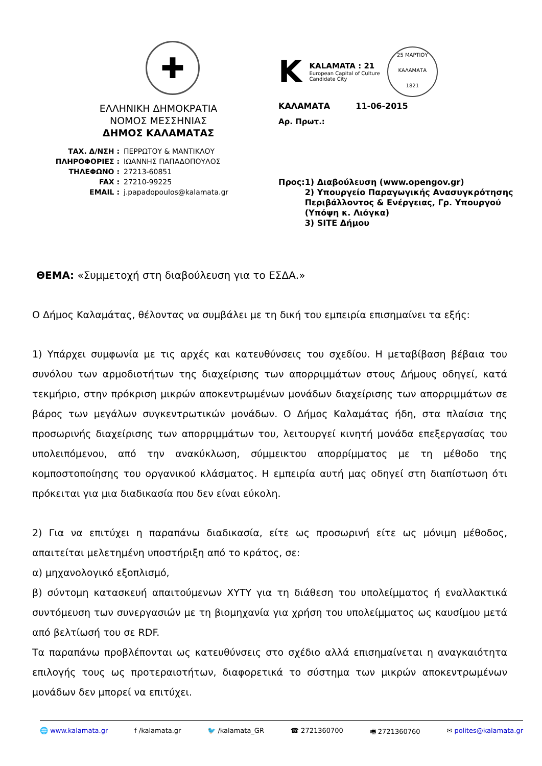✚
ΕΛΛΗΝΙΚΗ ΔΗΜΟΚΡΑΤΙΑ
ΝΟΜΟΣ ΜΕΣΣΗΝΙΑΣ
ΔΗΜΟΣ ΚΑΛΑΜΑΤΑΣ
| ΤΑΧ. Δ/ΝΣΗ : | ΠΕΡΡΩΤΟΥ & ΜΑΝΤΙΚΛΟΥ |
| ΠΛΗΡΟΦΟΡΙΕΣ : | ΙΩΑΝΝΗΣ ΠΑΠΑΔΟΠΟΥΛΟΣ |
| ΤΗΛΕΦΩΝΟ : | 27213-60851 |
| FAX : | 27210-99225 |
| EMAIL : | j.papadopoulos@kalamata.gr |
K
KALAMATA : 21
European Capital of Culture
Candidate City
25 ΜΑΡΤΙΟΥ
ΚΑΛΑΜΑΤΑ
1821
ΚΑΛΑΜΑΤΑ 11-06-2015
Αρ. Πρωτ.:
Προς: 1) Διαβούλευση (www.opengov.gr)
2) Υπουργείο Παραγωγικής Ανασυγκρότησης Περιβάλλοντος & Ενέργειας, Γρ. Υπουργού (Υπόψη κ. Λιόγκα)
3) SITE Δήμου
ΘΕΜΑ: «Συμμετοχή στη διαβούλευση για το ΕΣΔΑ.»
Ο Δήμος Καλαμάτας, θέλοντας να συμβάλει με τη δική του εμπειρία επισημαίνει τα εξής:
1) Υπάρχει συμφωνία με τις αρχές και κατευθύνσεις του σχεδίου. Η μεταβίβαση βέβαια του συνόλου των αρμοδιοτήτων της διαχείρισης των απορριμμάτων στους Δήμους οδηγεί, κατά τεκμήριο, στην πρόκριση μικρών αποκεντρωμένων μονάδων διαχείρισης των απορριμμάτων σε βάρος των μεγάλων συγκεντρωτικών μονάδων. Ο Δήμος Καλαμάτας ήδη, στα πλαίσια της προσωρινής διαχείρισης των απορριμμάτων του, λειτουργεί κινητή μονάδα επεξεργασίας του υπολειπόμενου, από την ανακύκλωση, σύμμεικτου απορρίμματος με τη μέθοδο της κομποστοποίησης του οργανικού κλάσματος. Η εμπειρία αυτή μας οδηγεί στη διαπίστωση ότι πρόκειται για μια διαδικασία που δεν είναι εύκολη.
2) Για να επιτύχει η παραπάνω διαδικασία, είτε ως προσωρινή είτε ως μόνιμη μέθοδος, απαιτείται μελετημένη υποστήριξη από το κράτος, σε:
α) μηχανολογικό εξοπλισμό,
β) σύντομη κατασκευή απαιτούμενων ΧΥΤΥ για τη διάθεση του υπολείμματος ή εναλλακτικά συντόμευση των συνεργασιών με τη βιομηχανία για χρήση του υπολείμματος ως καυσίμου μετά από βελτίωσή του σε RDF.
Τα παραπάνω προβλέπονται ως κατευθύνσεις στο σχέδιο αλλά επισημαίνεται η αναγκαιότητα επιλογής τους ως προτεραιοτήτων, διαφορετικά το σύστημα των μικρών αποκεντρωμένων μονάδων δεν μπορεί να επιτύχει.
🌐 www.kalamata.gr f /kalamata.gr 🐦 /kalamata_GR ☎ 2721360700 🖷 2721360760 ✉ polites@kalamata.gr